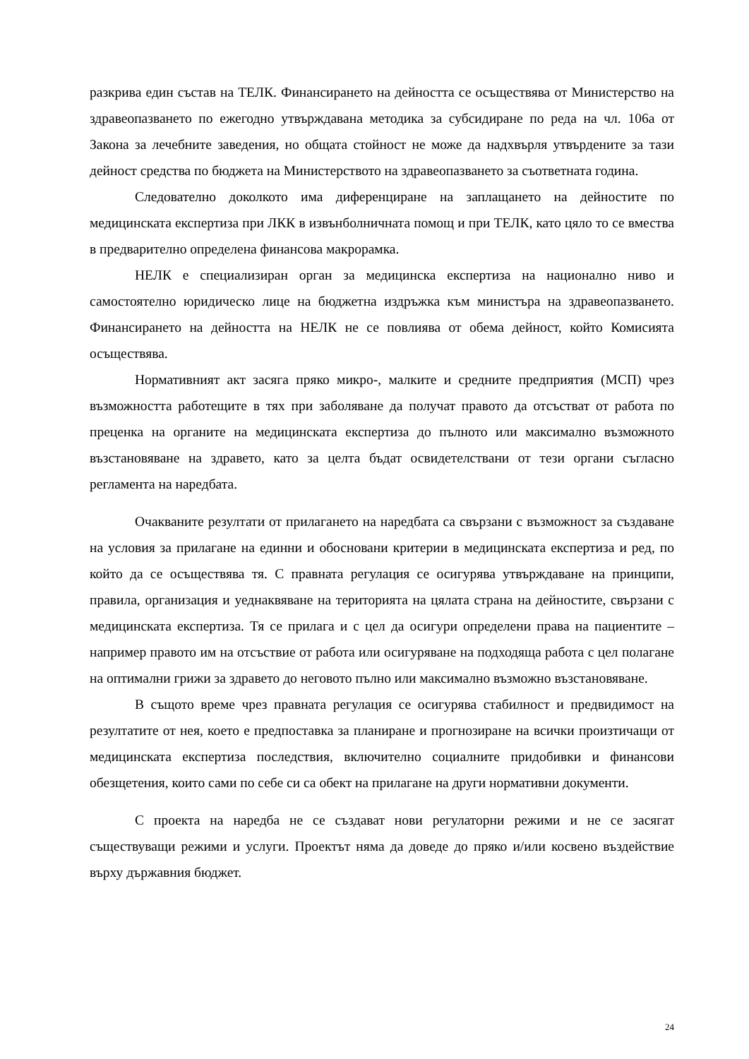разкрива един състав на ТЕЛК. Финансирането на дейността се осъществява от Министерство на здравеопазването по ежегодно утвърждавана методика за субсидиране по реда на чл. 106а от Закона за лечебните заведения, но общата стойност не може да надхвърля утвърдените за тази дейност средства по бюджета на Министерството на здравеопазването за съответната година.
Следователно доколкото има диференциране на заплащането на дейностите по медицинската експертиза при ЛКК в извънболничната помощ и при ТЕЛК, като цяло то се вмества в предварително определена финансова макрорамка.
НЕЛК е специализиран орган за медицинска експертиза на национално ниво и самостоятелно юридическо лице на бюджетна издръжка към министъра на здравеопазването. Финансирането на дейността на НЕЛК не се повлиява от обема дейност, който Комисията осъществява.
Нормативният акт засяга пряко микро-, малките и средните предприятия (МСП) чрез възможността работещите в тях при заболяване да получат правото да отсъстват от работа по преценка на органите на медицинската експертиза до пълното или максимално възможното възстановяване на здравето, като за целта бъдат освидетелствани от тези органи съгласно регламента на наредбата.
Очакваните резултати от прилагането на наредбата са свързани с възможност за създаване на условия за прилагане на единни и обосновани критерии в медицинската експертиза и ред, по който да се осъществява тя. С правната регулация се осигурява утвърждаване на принципи, правила, организация и уеднаквяване на територията на цялата страна на дейностите, свързани с медицинската експертиза. Тя се прилага и с цел да осигури определени права на пациентите – например правото им на отсъствие от работа или осигуряване на подходяща работа с цел полагане на оптимални грижи за здравето до неговото пълно или максимално възможно възстановяване.
В същото време чрез правната регулация се осигурява стабилност и предвидимост на резултатите от нея, което е предпоставка за планиране и прогнозиране на всички произтичащи от медицинската експертиза последствия, включително социалните придобивки и финансови обезщетения, които сами по себе си са обект на прилагане на други нормативни документи.
С проекта на наредба не се създават нови регулаторни режими и не се засягат съществуващи режими и услуги. Проектът няма да доведе до пряко и/или косвено въздействие върху държавния бюджет.
24